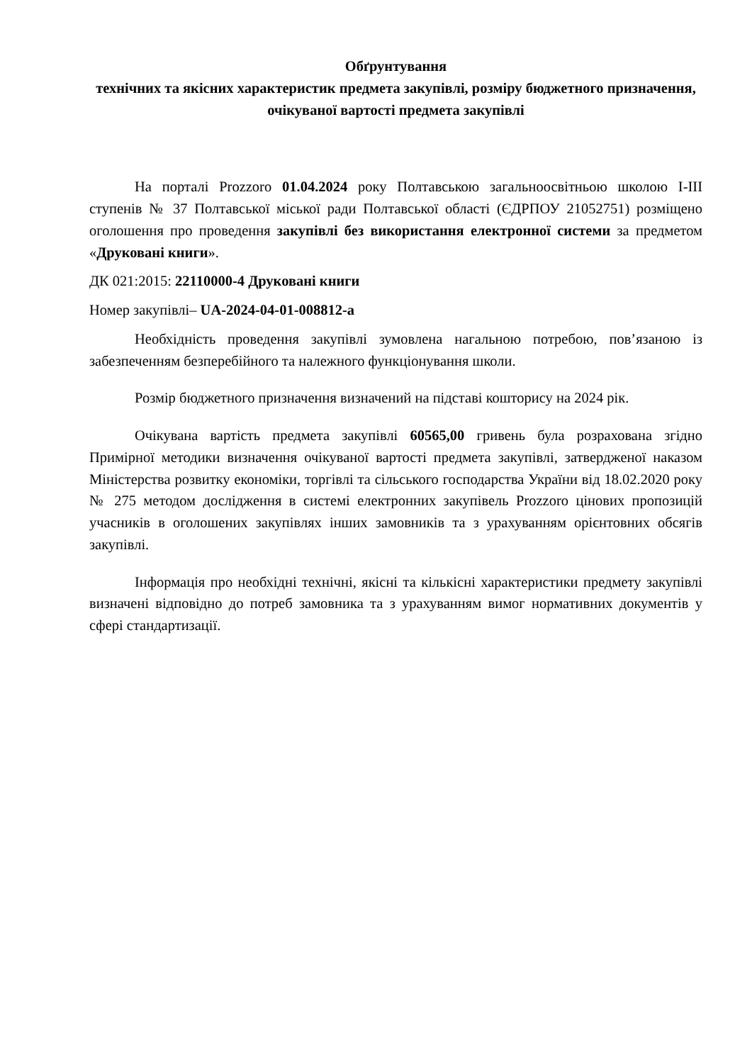Обґрунтування
технічних та якісних характеристик предмета закупівлі, розміру бюджетного призначення, очікуваної вартості предмета закупівлі
На порталі Prozzoro 01.04.2024 року Полтавською загальноосвітньою школою І-ІІІ ступенів № 37 Полтавської міської ради Полтавської області (ЄДРПОУ 21052751) розміщено оголошення про проведення закупівлі без використання електронної системи за предметом «Друковані книги».
ДК 021:2015: 22110000-4 Друковані книги
Номер закупівлі– UA-2024-04-01-008812-a
Необхідність проведення закупівлі зумовлена нагальною потребою, пов’язаною із забезпеченням безперебійного та належного функціонування школи.
Розмір бюджетного призначення визначений на підставі кошторису на 2024 рік.
Очікувана вартість предмета закупівлі 60565,00 гривень була розрахована згідно Примірної методики визначення очікуваної вартості предмета закупівлі, затвердженої наказом Міністерства розвитку економіки, торгівлі та сільського господарства України від 18.02.2020 року № 275 методом дослідження в системі електронних закупівель Prozzoro цінових пропозицій учасників в оголошених закупівлях інших замовників та з урахуванням орієнтовних обсягів закупівлі.
Інформація про необхідні технічні, якісні та кількісні характеристики предмету закупівлі визначені відповідно до потреб замовника та з урахуванням вимог нормативних документів у сфері стандартизації.